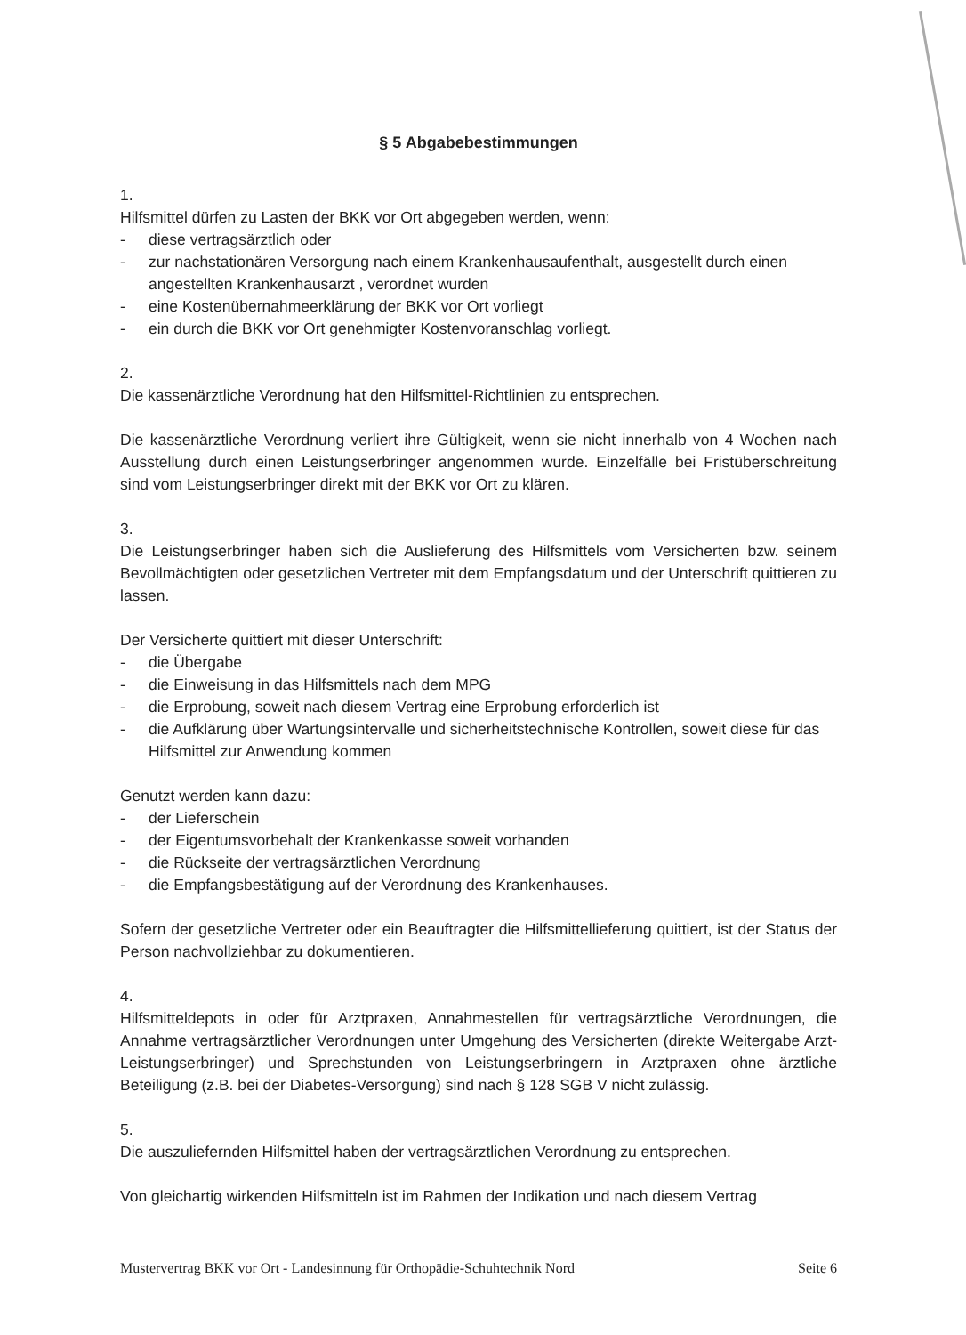§ 5 Abgabebestimmungen
1.
Hilfsmittel dürfen zu Lasten der BKK vor Ort abgegeben werden, wenn:
- diese vertragsärztlich oder
- zur nachstationären Versorgung nach einem Krankenhausaufenthalt, ausgestellt durch einen angestellten Krankenhausarzt , verordnet wurden
- eine Kostenübernahmeerklärung der BKK vor Ort vorliegt
- ein durch die BKK vor Ort genehmigter Kostenvoranschlag vorliegt.
2.
Die kassenärztliche Verordnung hat den Hilfsmittel-Richtlinien zu entsprechen.
Die kassenärztliche Verordnung verliert ihre Gültigkeit, wenn sie nicht innerhalb von 4 Wochen nach Ausstellung durch einen Leistungserbringer angenommen wurde. Einzelfälle bei Fristüberschreitung sind vom Leistungserbringer direkt mit der BKK vor Ort zu klären.
3.
Die Leistungserbringer haben sich die Auslieferung des Hilfsmittels vom Versicherten bzw. seinem Bevollmächtigten oder gesetzlichen Vertreter mit dem Empfangsdatum und der Unterschrift quittieren zu lassen.
Der Versicherte quittiert mit dieser Unterschrift:
- die Übergabe
- die Einweisung in das Hilfsmittels nach dem MPG
- die Erprobung, soweit nach diesem Vertrag eine Erprobung erforderlich ist
- die Aufklärung über Wartungsintervalle und sicherheitstechnische Kontrollen, soweit diese für das Hilfsmittel zur Anwendung kommen
Genutzt werden kann dazu:
- der Lieferschein
- der Eigentumsvorbehalt der Krankenkasse soweit vorhanden
- die Rückseite der vertragsärztlichen Verordnung
- die Empfangsbestätigung auf der Verordnung des Krankenhauses.
Sofern der gesetzliche Vertreter oder ein Beauftragter die Hilfsmittellieferung quittiert, ist der Status der Person nachvollziehbar zu dokumentieren.
4.
Hilfsmitteldepots in oder für Arztpraxen, Annahmestellen für vertragsärztliche Verordnungen, die Annahme vertragsärztlicher Verordnungen unter Umgehung des Versicherten (direkte Weitergabe Arzt-Leistungserbringer) und Sprechstunden von Leistungserbringern in Arztpraxen ohne ärztliche Beteiligung (z.B. bei der Diabetes-Versorgung) sind nach § 128 SGB V nicht zulässig.
5.
Die auszuliefernden Hilfsmittel haben der vertragsärztlichen Verordnung zu entsprechen.
Von gleichartig wirkenden Hilfsmitteln ist im Rahmen der Indikation und nach diesem Vertrag
Mustervertrag BKK vor Ort - Landesinnung für Orthopädie-Schuhtechnik Nord Seite 6